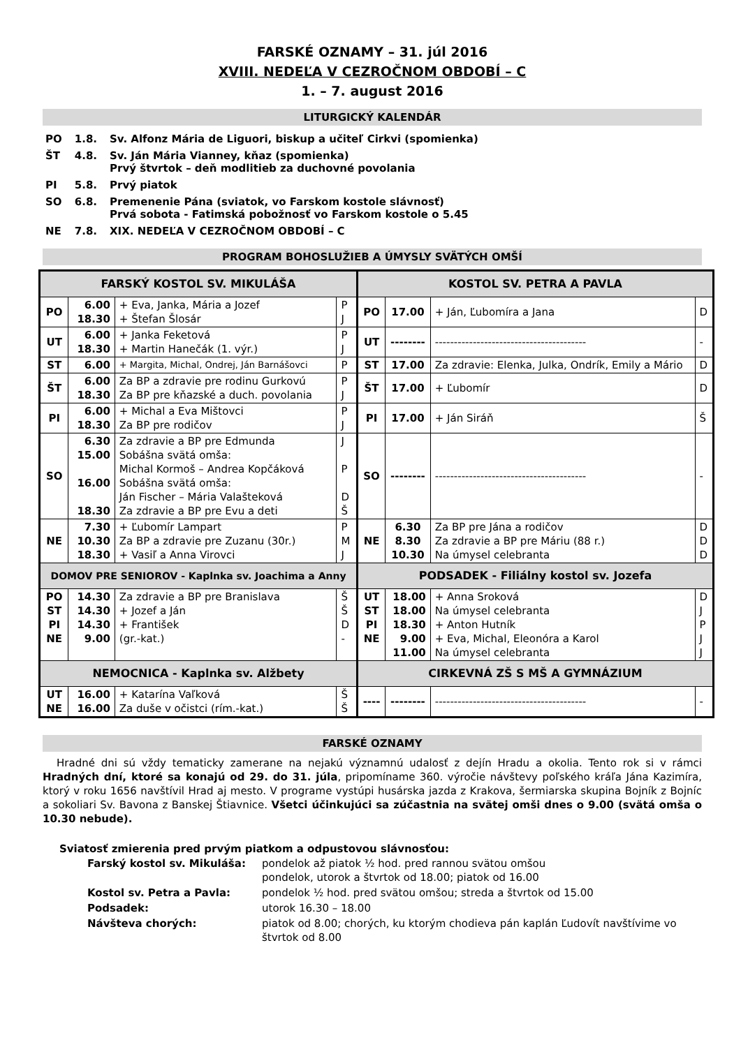FARSKÉ OZNAMY – 31. júl 2016
XVIII. NEDEĽA V CEZROČNOM OBDOBÍ – C
1. – 7. august 2016
LITURGICKÝ KALENDÁR
| PO | 1.8. | Sv. Alfonz Mária de Liguori, biskup a učiteľ Cirkvi (spomienka) |
| ŠT | 4.8. | Sv. Ján Mária Vianney, kňaz (spomienka) Prvý štvrtok – deň modlitieb za duchovné povolania |
| PI | 5.8. | Prvý piatok |
| SO | 6.8. | Premenenie Pána (sviatok, vo Farskom kostole slávnosť) Prvá sobota - Fatimská pobožnosť vo Farskom kostole o 5.45 |
| NE | 7.8. | XIX. NEDEĽA V CEZROČNOM OBDOBÍ – C |
PROGRAM BOHOSLUŽIEB A ÚMYSLY SVÄTÝCH OMŠÍ
| FARSKÝ KOSTOL SV. MIKULÁŠA | | | | KOSTOL SV. PETRA A PAVLA | | | |
| --- | --- | --- | --- | --- | --- | --- | --- |
| PO | 6.00 18.30 | + Eva, Janka, Mária a Jozef + Štefan Šlosár | P J | PO | 17.00 | + Ján, Ľubomíra a Jana | D |
| UT | 6.00 18.30 | + Janka Feketová + Martin Hanečák (1. výr.) | P J | UT | -------- | ---------------------------------------- | - |
| ST | 6.00 | + Margita, Michal, Ondrej, Ján Barnášovci | P | ST | 17.00 | Za zdravie: Elenka, Julka, Ondrík, Emily a Mário | D |
| ŠT | 6.00 18.30 | Za BP a zdravie pre rodinu Gurkovú Za BP pre kňazské a duch. povolania | P J | ŠT | 17.00 | + Ľubomír | D |
| PI | 6.00 18.30 | + Michal a Eva Mištovci Za BP pre rodičov | P J | PI | 17.00 | + Ján Siráň | Š |
| SO | 6.30 15.00 16.00 18.30 | Za zdravie a BP pre Edmunda Sobášna svätá omša: Michal Kormoš – Andrea Kopčáková Sobášna svätá omša: Ján Fischer – Mária Valašteková Za zdravie a BP pre Evu a deti | J P D Š | SO | -------- | ---------------------------------------- | - |
| NE | 7.30 10.30 18.30 | + Ľubomír Lampart Za BP a zdravie pre Zuzanu (30r.) + Vasiľ a Anna Virovci | P M J | NE | 6.30 8.30 10.30 | Za BP pre Jána a rodičov Za zdravie a BP pre Máriu (88 r.) Na úmysel celebranta | D D D |
| DOMOV PRE SENIOROV - Kaplnka sv. Joachima a Anny | | | | PODSADEK - Filiálny kostol sv. Jozefa | | | |
| PO ST PI NE | 14.30 14.30 14.30 9.00 | Za zdravie a BP pre Branislava + Jozef a Ján + František (gr.-kat.) | Š Š D - | UT ST PI NE | 18.00 18.00 18.30 9.00 11.00 | + Anna Sroková Na úmysel celebranta + Anton Hutník + Eva, Michal, Eleonóra a Karol Na úmysel celebranta | D J P J J |
| NEMOCNICA - Kaplnka sv. Alžbety | | | | CIRKEVNÁ ZŠ S MŠ A GYMNÁZIUM | | | |
| UT NE | 16.00 16.00 | + Katarína Vaľková Za duše v očistci (rím.-kat.) | Š Š | ---- | -------- | ---------------------------------------- | - |
FARSKÉ OZNAMY
Hradné dni sú vždy tematicky zamerane na nejakú významnú udalosť z dejín Hradu a okolia. Tento rok si v rámci Hradných dní, ktoré sa konajú od 29. do 31. júla, pripomíname 360. výročie návštevy poľského kráľa Jána Kazimíra, ktorý v roku 1656 navštívil Hrad aj mesto. V programe vystúpi husárska jazda z Krakova, šermiarska skupina Bojník z Bojníc a sokoliari Sv. Bavona z Banskej Štiavnice. Všetci účinkujúci sa zúčastnia na svätej omši dnes o 9.00 (svätá omša o 10.30 nebude).
Sviatosť zmierenia pred prvým piatkom a odpustovou slávnosťou:
| Farský kostol sv. Mikuláša: | pondelok až piatok ½ hod. pred rannou svätou omšou pondelok, utorok a štvrtok od 18.00; piatok od 16.00 |
| Kostol sv. Petra a Pavla: | pondelok ½ hod. pred svätou omšou; streda a štvrtok od 15.00 |
| Podsadek: | utorok 16.30 – 18.00 |
| Návšteva chorých: | piatok od 8.00; chorých, ku ktorým chodieva pán kaplán Ľudovít navštívime vo štvrtok od 8.00 |